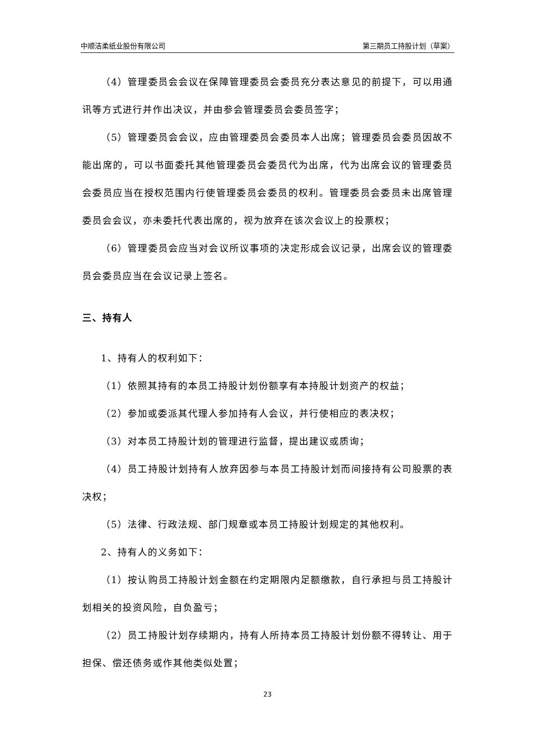中顺洁柔纸业股份有限公司 第三期员工持股计划（草案）
（4）管理委员会会议在保障管理委员会委员充分表达意见的前提下，可以用通讯等方式进行并作出决议，并由参会管理委员会委员签字；
（5）管理委员会会议，应由管理委员会委员本人出席；管理委员会委员因故不能出席的，可以书面委托其他管理委员会委员代为出席，代为出席会议的管理委员会委员应当在授权范围内行使管理委员会委员的权利。管理委员会委员未出席管理委员会会议，亦未委托代表出席的，视为放弃在该次会议上的投票权；
（6）管理委员会应当对会议所议事项的决定形成会议记录，出席会议的管理委员会委员应当在会议记录上签名。
三、持有人
1、持有人的权利如下：
（1）依照其持有的本员工持股计划份额享有本持股计划资产的权益；
（2）参加或委派其代理人参加持有人会议，并行使相应的表决权；
（3）对本员工持股计划的管理进行监督，提出建议或质询；
（4）员工持股计划持有人放弃因参与本员工持股计划而间接持有公司股票的表决权；
（5）法律、行政法规、部门规章或本员工持股计划规定的其他权利。
2、持有人的义务如下：
（1）按认购员工持股计划金额在约定期限内足额缴款，自行承担与员工持股计划相关的投资风险，自负盈亏；
（2）员工持股计划存续期内，持有人所持本员工持股计划份额不得转让、用于担保、偿还债务或作其他类似处置；
23